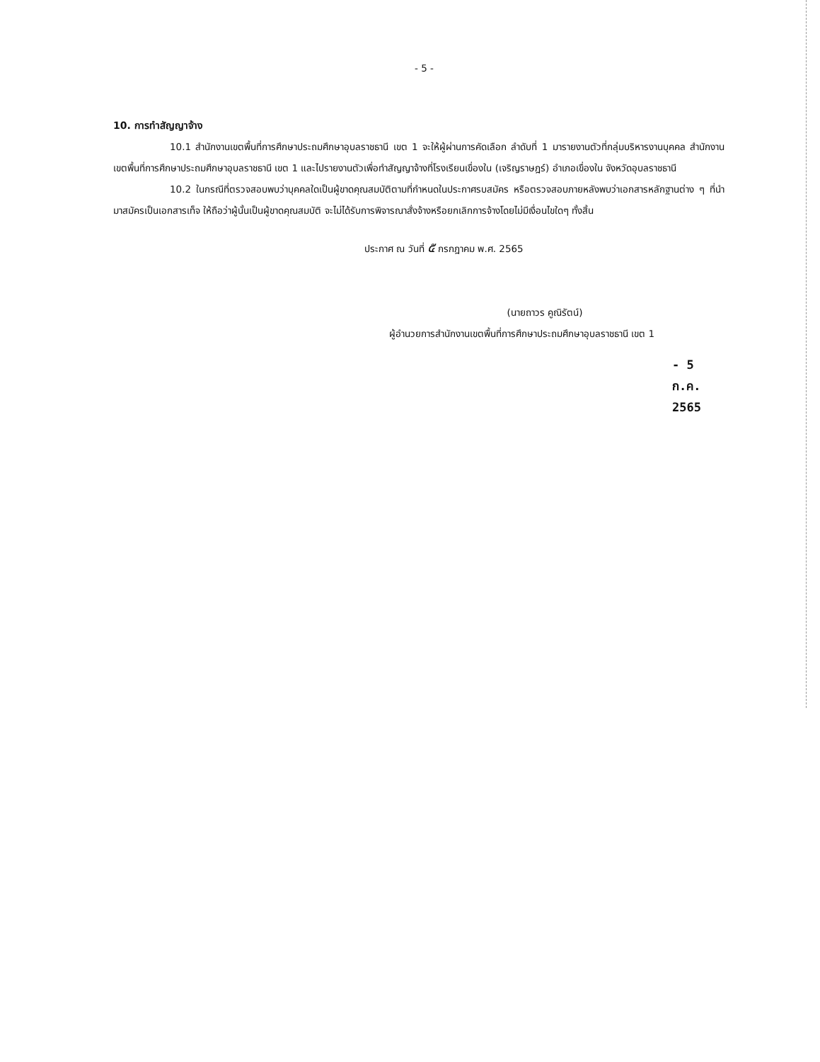- 5 -
10. การทำสัญญาจ้าง
10.1 สำนักงานเขตพื้นที่การศึกษาประถมศึกษาอุบลราชธานี เขต 1 จะให้ผู้ผ่านการคัดเลือก ลำดับที่ 1 มารายงานตัวที่กลุ่มบริหารงานบุคคล สำนักงานเขตพื้นที่การศึกษาประถมศึกษาอุบลราชธานี เขต 1 และไปรายงานตัวเพื่อทำสัญญาจ้างที่โรงเรียนเขื่องใน (เจริญราษฎร์) อำเภอเขื่องใน จังหวัดอุบลราชธานี
10.2 ในกรณีที่ตรวจสอบพบว่าบุคคลใดเป็นผู้ขาดคุณสมบัติตามที่กำหนดในประกาศรบสมัคร หรือตรวจสอบภายหลังพบว่าเอกสารหลักฐานต่าง ๆ ที่นำมาสมัครเป็นเอกสารเท็จ ให้ถือว่าผู้นั้นเป็นผู้ขาดคุณสมบัติ จะไม่ได้รับการพิจารณาสั่งจ้างหรือยกเลิกการจ้างโดยไม่มีเงื่อนไขใดๆ ทั้งสิ้น
ประกาศ ณ วันที่ ๕ กรกฎาคม พ.ศ. 2565
(นายถาวร คูณิรัตน์)
ผู้อำนวยการสำนักงานเขตพื้นที่การศึกษาประถมศึกษาอุบลราชธานี เขต 1
- 5 ก.ค. 2565